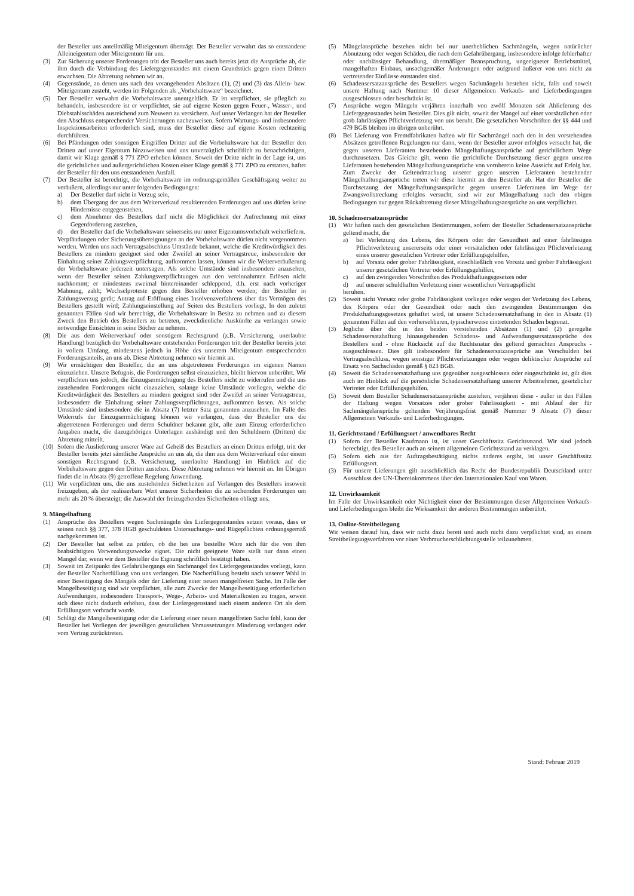der Besteller uns anteilmäßig Miteigentum überträgt. Der Besteller verwahrt das so entstandene Alleineigentum oder Miteigentum für uns.
(3) Zur Sicherung unserer Forderungen tritt der Besteller uns auch bereits jetzt die Ansprüche ab, die ihm durch die Verbindung des Liefergegenstandes mit einem Grundstück gegen einen Dritten erwachsen. Die Abtretung nehmen wir an.
(4) Gegenstände, an denen uns nach den vorangehenden Absätzen (1), (2) und (3) das Allein- bzw. Miteigentum zusteht, werden im Folgenden als „Vorbehaltsware“ bezeichnet.
(5) Der Besteller verwahrt die Vorbehaltsware unentgeltlich. Er ist verpflichtet, sie pfleglich zu behandeln, insbesondere ist er verpflichtet, sie auf eigene Kosten gegen Feuer-, Wasser-, und Diebstahlsschäden ausreichend zum Neuwert zu versichern. Auf unser Verlangen hat der Besteller den Abschluss entsprechender Versicherungen nachzuweisen. Sofern Wartungs- und insbesondere Inspektionsarbeiten erforderlich sind, muss der Besteller diese auf eigene Kosten rechtzeitig durchführen.
(6) Bei Pfändungen oder sonstigen Eingriffen Dritter auf die Vorbehaltsware hat der Besteller den Dritten auf unser Eigentum hinzuweisen und uns unverzüglich schriftlich zu benachrichtigen, damit wir Klage gemäß § 771 ZPO erheben können. Soweit der Dritte nicht in der Lage ist, uns die gerichtlichen und außergerichtlichen Kosten einer Klage gemäß § 771 ZPO zu erstatten, haftet der Besteller für den uns entstandenen Ausfall.
(7) Der Besteller ist berechtigt, die Vorbehaltsware im ordnungsgemäßen Geschäftsgang weiter zu veräußern, allerdings nur unter folgenden Bedingungen:
a) Der Besteller darf nicht in Verzug sein,
b) dem Übergang der aus dem Weiterverkauf resultierenden Forderungen auf uns dürfen keine Hindernisse entgegenstehen,
c) dem Abnehmer des Bestellers darf nicht die Möglichkeit der Aufrechnung mit einer Gegenforderung zustehen,
d) der Besteller darf die Vorbehaltsware seinerseits nur unter Eigentumsvorbehalt weiterliefern.
Verpfändungen oder Sicherungsübereignungen an der Vorbehaltsware dürfen nicht vorgenommen werden. Werden uns nach Vertragsabschluss Umstände bekannt, welche die Kreditwürdigkeit des Bestellers zu mindern geeignet sind oder Zweifel an seiner Vertragstreue, insbesondere der Einhaltung seiner Zahlungsverpflichtung, aufkommen lassen, können wir die Weiterveräußerung der Vorbehaltsware jederzeit untersagen. Als solche Umstände sind insbesondere anzusehen, wenn der Besteller seinen Zahlungsverpflichtungen aus den vereinnahmten Erlösen nicht nachkommt; er mindestens zweimal hintereinander schleppend, d.h. erst nach vorheriger Mahnung, zahlt; Wechselproteste gegen den Besteller erhoben werden; der Besteller in Zahlungsverzug gerät; Antrag auf Eröffnung eines Insolvenzverfahrens über das Vermögen des Bestellers gestellt wird; Zahlungseinstellung auf Seiten des Bestellers vorliegt. In den zuletzt genannten Fällen sind wir berechtigt, die Vorbehaltsware in Besitz zu nehmen und zu diesem Zweck den Betrieb des Bestellers zu betreten, zweckdienliche Auskünfte zu verlangen sowie notwendige Einsichten in seine Bücher zu nehmen.
(8) Die aus dem Weiterverkauf oder sonstigem Rechtsgrund (z.B. Versicherung, unerlaubte Handlung) bezüglich der Vorbehaltsware entstehenden Forderungen tritt der Besteller bereits jetzt in vollem Umfang, mindestens jedoch in Höhe des unserem Miteigentum entsprechenden Forderungsanteils, an uns ab. Diese Abtretung nehmen wir hiermit an.
(9) Wir ermächtigen den Besteller, die an uns abgetretenen Forderungen im eigenen Namen einzuziehen. Unsere Befugnis, die Forderungen selbst einzuziehen, bleibt hiervon unberührt. Wir verpflichten uns jedoch, die Einzugsermächtigung des Bestellers nicht zu widerrufen und die uns zustehenden Forderungen nicht einzuziehen, solange keine Umstände vorliegen, welche die Kreditwürdigkeit des Bestellers zu mindern geeignet sind oder Zweifel an seiner Vertragstreue, insbesondere die Einhaltung seiner Zahlungsverpflichtungen, aufkommen lassen. Als solche Umstände sind insbesondere die in Absatz (7) letzter Satz genannten anzusehen. Im Falle des Widerrufs der Einzugsermächtigung können wir verlangen, dass der Besteller uns die abgetretenen Forderungen und deren Schuldner bekannt gibt, alle zum Einzug erforderlichen Angaben macht, die dazugehörigen Unterlagen aushändigt und den Schuldnern (Dritten) die Abtretung mitteilt.
(10) Sofern die Auslieferung unserer Ware auf Geheiß des Bestellers an einen Dritten erfolgt, tritt der Besteller bereits jetzt sämtliche Ansprüche an uns ab, die ihm aus dem Weiterverkauf oder einem sonstigen Rechtsgrund (z.B. Versicherung, unerlaubte Handlung) im Hinblick auf die Vorbehaltsware gegen den Dritten zustehen. Diese Abtretung nehmen wir hiermit an. Im Übrigen findet die in Absatz (9) getroffene Regelung Anwendung.
(11) Wir verpflichten uns, die uns zustehenden Sicherheiten auf Verlangen des Bestellers insoweit freizugeben, als der realisierbare Wert unserer Sicherheiten die zu sichernden Forderungen um mehr als 20 % übersteigt; die Auswahl der freizugebenden Sicherheiten obliegt uns.
9. Mängelhaftung
(1) Ansprüche des Bestellers wegen Sachmängeln des Liefergegenstandes setzen voraus, dass er seinen nach §§ 377, 378 HGB geschuldeten Untersuchungs- und Rügepflichten ordnungsgemäß nachgekommen ist.
(2) Der Besteller hat selbst zu prüfen, ob die bei uns bestellte Ware sich für die von ihm beabsichtigten Verwendungszwecke eignet. Die nicht geeignete Ware stellt nur dann einen Mangel dar, wenn wir dem Besteller die Eignung schriftlich bestätigt haben.
(3) Soweit im Zeitpunkt des Gefahrübergangs ein Sachmangel des Liefergegenstandes vorliegt, kann der Besteller Nacherfüllung von uns verlangen. Die Nacherfüllung besteht nach unserer Wahl in einer Beseitigung des Mangels oder der Lieferung einer neuen mangelfreien Sache. Im Falle der Mangelbeseitigung sind wir verpflichtet, alle zum Zwecke der Mangelbeseitigung erforderlichen Aufwendungen, insbesondere Transport-, Wege-, Arbeits- und Materialkosten zu tragen, soweit sich diese nicht dadurch erhöhen, dass der Liefergegenstand nach einem anderen Ort als dem Erfüllungsort verbracht wurde.
(4) Schlägt die Mangelbeseitigung oder die Lieferung einer neuen mangelfreien Sache fehl, kann der Besteller bei Vorliegen der jeweiligen gesetzlichen Voraussetzungen Minderung verlangen oder vom Vertrag zurücktreten.
(5) Mängelansprüche bestehen nicht bei nur unerheblichen Sachmängeln, wegen natürlicher Abnutzung oder wegen Schäden, die nach dem Gefahrübergang, insbesondere infolge fehlerhafter oder nachlässiger Behandlung, übermäßiger Beanspruchung, ungeeigneter Betriebsmittel, mangelhaften Einbaus, unsachgemäßer Änderungen oder aufgrund äußerer von uns nicht zu vertretender Einflüsse entstanden sind.
(6) Schadensersatzansprüche des Bestellers wegen Sachmängeln bestehen nicht, falls und soweit unsere Haftung nach Nummer 10 dieser Allgemeinen Verkaufs- und Lieferbedingungen ausgeschlossen oder beschränkt ist.
(7) Ansprüche wegen Mängeln verjähren innerhalb von zwölf Monaten seit Ablieferung des Liefergegenstandes beim Besteller. Dies gilt nicht, soweit der Mangel auf einer vorsätzlichen oder grob fahrlässigen Pflichtverletzung von uns beruht. Die gesetzlichen Vorschriften der §§ 444 und 479 BGB bleiben im übrigen unberührt.
(8) Bei Lieferung von Fremdfabrikaten haften wir für Sachmängel nach den in den vorstehenden Absätzen getroffenen Regelungen nur dann, wenn der Besteller zuvor erfolglos versucht hat, die gegen unseren Lieferanten bestehenden Mängelhaftungsansprüche auf gerichtlichem Wege durchzusetzen. Das Gleiche gilt, wenn die gerichtliche Durchsetzung dieser gegen unseren Lieferanten bestehenden Mängelhaftungsansprüche von vornherein keine Aussicht auf Erfolg hat. Zum Zwecke der Geltendmachung unserer gegen unseren Lieferanten bestehender Mängelhaftungsansprüche treten wir diese hiermit an den Besteller ab. Hat der Besteller die Durchsetzung der Mängelhaftungsansprüche gegen unseren Lieferanten im Wege der Zwangsvollstreckung erfolglos versucht, sind wir zur Mängelhaftung nach den obigen Bedingungen nur gegen Rückabtretung dieser Mängelhaftungsansprüche an uns verpflichtet.
10. Schadensersatzansprüche
(1) Wir haften nach den gesetzlichen Bestimmungen, sofern der Besteller Schadensersatzansprüche geltend macht, die
a) bei Verletzung des Lebens, des Körpers oder der Gesundheit auf einer fahrlässigen Pflichtverletzung unsererseits oder einer vorsätzlichen oder fahrlässigen Pflichtverletzung eines unserer gesetzlichen Vertreter oder Erfüllungsgehilfen,
b) auf Vorsatz oder grober Fahrlässigkeit, einschließlich von Vorsatz und grober Fahrlässigkeit unserer gesetzlichen Vertreter oder Erfüllungsgehilfen,
c) auf den zwingenden Vorschriften des Produkthaftungsgesetzes oder
d) auf unserer schuldhaften Verletzung einer wesentlichen Vertragspflicht
beruhen.
(2) Soweit nicht Vorsatz oder grobe Fahrlässigkeit vorliegen oder wegen der Verletzung des Lebens, des Körpers oder der Gesundheit oder nach den zwingenden Bestimmungen des Produkthaftungsgesetzes gehaftet wird, ist unsere Schadensersatzhaftung in den in Absatz (1) genannten Fällen auf den vorhersehbaren, typischerweise eintretenden Schaden begrenzt.
(3) Jegliche über die in den beiden vorstehenden Absätzen (1) und (2) geregelte Schadensersatzhaftung hinausgehenden Schadens- und Aufwendungsersatzansprüche des Bestellers sind - ohne Rücksicht auf die Rechtsnatur des geltend gemachten Anspruchs - ausgeschlossen. Dies gilt insbesondere für Schadensersatzansprüche aus Verschulden bei Vertragsabschluss, wegen sonstiger Pflichtverletzungen oder wegen deliktischer Ansprüche auf Ersatz von Sachschäden gemäß § 823 BGB.
(4) Soweit die Schadensersatzhaftung uns gegenüber ausgeschlossen oder eingeschränkt ist, gilt dies auch im Hinblick auf die persönliche Schadensersatzhaftung unserer Arbeitnehmer, gesetzlicher Vertreter oder Erfüllungsgehilfen.
(5) Soweit dem Besteller Schadensersatzansprüche zustehen, verjähren diese - außer in den Fällen der Haftung wegen Vorsatzes oder grober Fahrlässigkeit - mit Ablauf der für Sachmängelansprüche geltenden Verjährungsfrist gemäß Nummer 9 Absatz (7) dieser Allgemeinen Verkaufs- und Lieferbedingungen.
11. Gerichtsstand / Erfüllungsort / anwendbares Recht
(1) Sofern der Besteller Kaufmann ist, ist unser Geschäftssitz Gerichtsstand. Wir sind jedoch berechtigt, den Besteller auch an seinem allgemeinen Gerichtsstand zu verklagen.
(5) Sofern sich aus der Auftragsbestätigung nichts anderes ergibt, ist unser Geschäftssitz Erfüllungsort.
(3) Für unsere Lieferungen gilt ausschließlich das Recht der Bundesrepublik Deutschland unter Ausschluss des UN-Übereinkommens über den Internationalen Kauf von Waren.
12. Unwirksamkeit
Im Falle der Unwirksamkeit oder Nichtigkeit einer der Bestimmungen dieser Allgemeinen Verkaufs- und Lieferbedingungen bleibt die Wirksamkeit der anderen Bestimmungen unberührt.
13. Online-Streitbeilegung
Wir weisen darauf hin, dass wir nicht dazu bereit und auch nicht dazu verpflichtet sind, an einem Streitbeilegungsverfahren vor einer Verbraucherschlichtungsstelle teilzunehmen.
Stand: Februar 2019